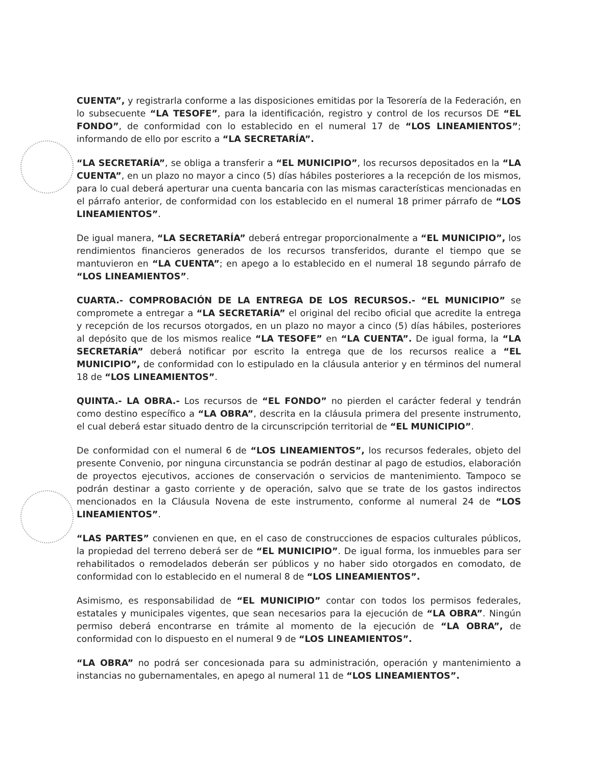CUENTA”, y registrarla conforme a las disposiciones emitidas por la Tesorería de la Federación, en lo subsecuente “LA TESOFE”, para la identificación, registro y control de los recursos DE “EL FONDO”, de conformidad con lo establecido en el numeral 17 de “LOS LINEAMIENTOS”; informando de ello por escrito a “LA SECRETARÍA”.
“LA SECRETARÍA”, se obliga a transferir a “EL MUNICIPIO”, los recursos depositados en la “LA CUENTA”, en un plazo no mayor a cinco (5) días hábiles posteriores a la recepción de los mismos, para lo cual deberá aperturar una cuenta bancaria con las mismas características mencionadas en el párrafo anterior, de conformidad con los establecido en el numeral 18 primer párrafo de “LOS LINEAMIENTOS”.
De igual manera, “LA SECRETARÍA” deberá entregar proporcionalmente a “EL MUNICIPIO”, los rendimientos financieros generados de los recursos transferidos, durante el tiempo que se mantuvieron en “LA CUENTA”; en apego a lo establecido en el numeral 18 segundo párrafo de “LOS LINEAMIENTOS”.
CUARTA.- COMPROBACIÓN DE LA ENTREGA DE LOS RECURSOS.- “EL MUNICIPIO” se compromete a entregar a “LA SECRETARÍA” el original del recibo oficial que acredite la entrega y recepción de los recursos otorgados, en un plazo no mayor a cinco (5) días hábiles, posteriores al depósito que de los mismos realice “LA TESOFE” en “LA CUENTA”. De igual forma, la “LA SECRETARÍA” deberá notificar por escrito la entrega que de los recursos realice a “EL MUNICIPIO”, de conformidad con lo estipulado en la cláusula anterior y en términos del numeral 18 de “LOS LINEAMIENTOS”.
QUINTA.- LA OBRA.- Los recursos de “EL FONDO” no pierden el carácter federal y tendrán como destino específico a “LA OBRA”, descrita en la cláusula primera del presente instrumento, el cual deberá estar situado dentro de la circunscripción territorial de “EL MUNICIPIO”.
De conformidad con el numeral 6 de “LOS LINEAMIENTOS”, los recursos federales, objeto del presente Convenio, por ninguna circunstancia se podrán destinar al pago de estudios, elaboración de proyectos ejecutivos, acciones de conservación o servicios de mantenimiento. Tampoco se podrán destinar a gasto corriente y de operación, salvo que se trate de los gastos indirectos mencionados en la Cláusula Novena de este instrumento, conforme al numeral 24 de “LOS LINEAMIENTOS”.
“LAS PARTES” convienen en que, en el caso de construcciones de espacios culturales públicos, la propiedad del terreno deberá ser de “EL MUNICIPIO”. De igual forma, los inmuebles para ser rehabilitados o remodelados deberán ser públicos y no haber sido otorgados en comodato, de conformidad con lo establecido en el numeral 8 de “LOS LINEAMIENTOS”.
Asimismo, es responsabilidad de “EL MUNICIPIO” contar con todos los permisos federales, estatales y municipales vigentes, que sean necesarios para la ejecución de “LA OBRA”. Ningún permiso deberá encontrarse en trámite al momento de la ejecución de “LA OBRA”, de conformidad con lo dispuesto en el numeral 9 de “LOS LINEAMIENTOS”.
“LA OBRA” no podrá ser concesionada para su administración, operación y mantenimiento a instancias no gubernamentales, en apego al numeral 11 de “LOS LINEAMIENTOS”.